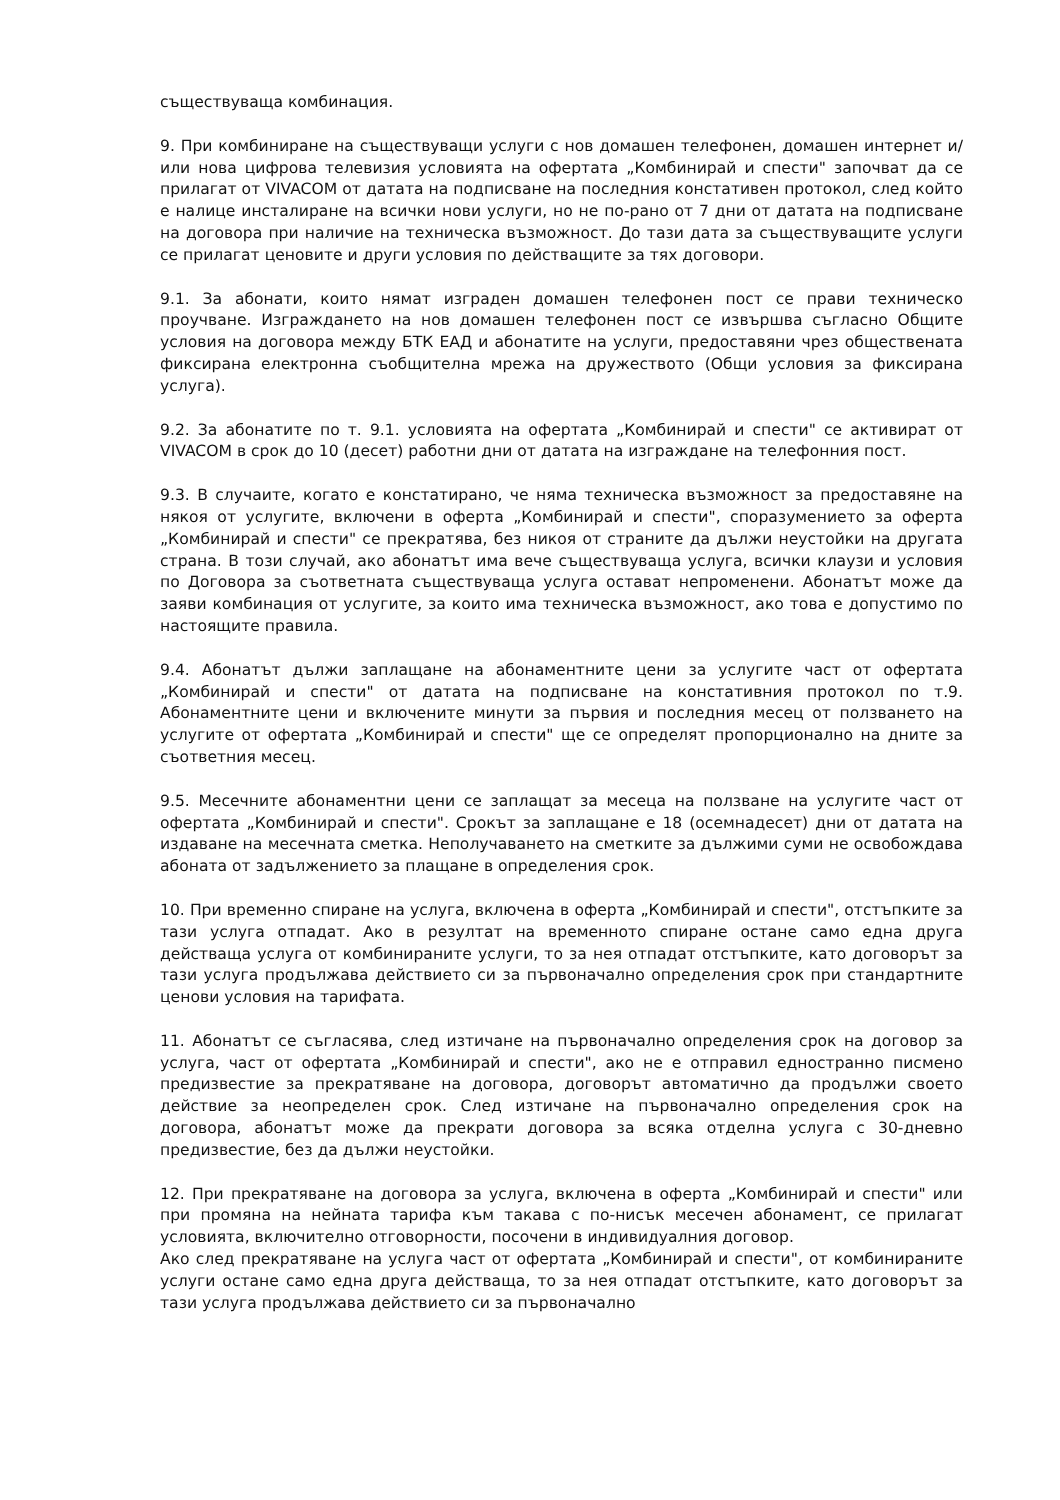съществуваща комбинация.
9. При комбиниране на съществуващи услуги с нов домашен телефонен, домашен интернет и/или нова цифрова телевизия условията на офертата „Комбинирай и спести" започват да се прилагат от VIVACOM от датата на подписване на последния констативен протокол, след който е налице инсталиране на всички нови услуги, но не по-рано от 7 дни от датата на подписване на договора при наличие на техническа възможност. До тази дата за съществуващите услуги се прилагат ценовите и други условия по действащите за тях договори.
9.1. За абонати, които нямат изграден домашен телефонен пост се прави техническо проучване. Изграждането на нов домашен телефонен пост се извършва съгласно Общите условия на договора между БТК ЕАД и абонатите на услуги, предоставяни чрез обществената фиксирана електронна съобщителна мрежа на дружеството (Общи условия за фиксирана услуга).
9.2. За абонатите по т. 9.1. условията на офертата „Комбинирай и спести" се активират от VIVACOM в срок до 10 (десет) работни дни от датата на изграждане на телефонния пост.
9.3. В случаите, когато е констатирано, че няма техническа възможност за предоставяне на някоя от услугите, включени в оферта „Комбинирай и спести", споразумението за оферта „Комбинирай и спести" се прекратява, без никоя от страните да дължи неустойки на другата страна. В този случай, ако абонатът има вече съществуваща услуга, всички клаузи и условия по Договора за съответната съществуваща услуга остават непроменени. Абонатът може да заяви комбинация от услугите, за които има техническа възможност, ако това е допустимо по настоящите правила.
9.4. Абонатът дължи заплащане на абонаментните цени за услугите част от офертата „Комбинирай и спести" от датата на подписване на констативния протокол по т.9. Абонаментните цени и включените минути за първия и последния месец от ползването на услугите от офертата „Комбинирай и спести" ще се определят пропорционално на дните за съответния месец.
9.5. Месечните абонаментни цени се заплащат за месеца на ползване на услугите част от офертата „Комбинирай и спести". Срокът за заплащане е 18 (осемнадесет) дни от датата на издаване на месечната сметка. Неполучаването на сметките за дължими суми не освобождава абоната от задължението за плащане в определения срок.
10. При временно спиране на услуга, включена в оферта „Комбинирай и спести", отстъпките за тази услуга отпадат. Ако в резултат на временното спиране остане само една друга действаща услуга от комбинираните услуги, то за нея отпадат отстъпките, като договорът за тази услуга продължава действието си за първоначално определения срок при стандартните ценови условия на тарифата.
11. Абонатът се съгласява, след изтичане на първоначално определения срок на договор за услуга, част от офертата „Комбинирай и спести", ако не е отправил едностранно писмено предизвестие за прекратяване на договора, договорът автоматично да продължи своето действие за неопределен срок. След изтичане на първоначално определения срок на договора, абонатът може да прекрати договора за всяка отделна услуга с 30-дневно предизвестие, без да дължи неустойки.
12. При прекратяване на договора за услуга, включена в оферта „Комбинирай и спести" или при промяна на нейната тарифа към такава с по-нисък месечен абонамент, се прилагат условията, включително отговорности, посочени в индивидуалния договор.
Ако след прекратяване на услуга част от офертата „Комбинирай и спести", от комбинираните услуги остане само една друга действаща, то за нея отпадат отстъпките, като договорът за тази услуга продължава действието си за първоначално